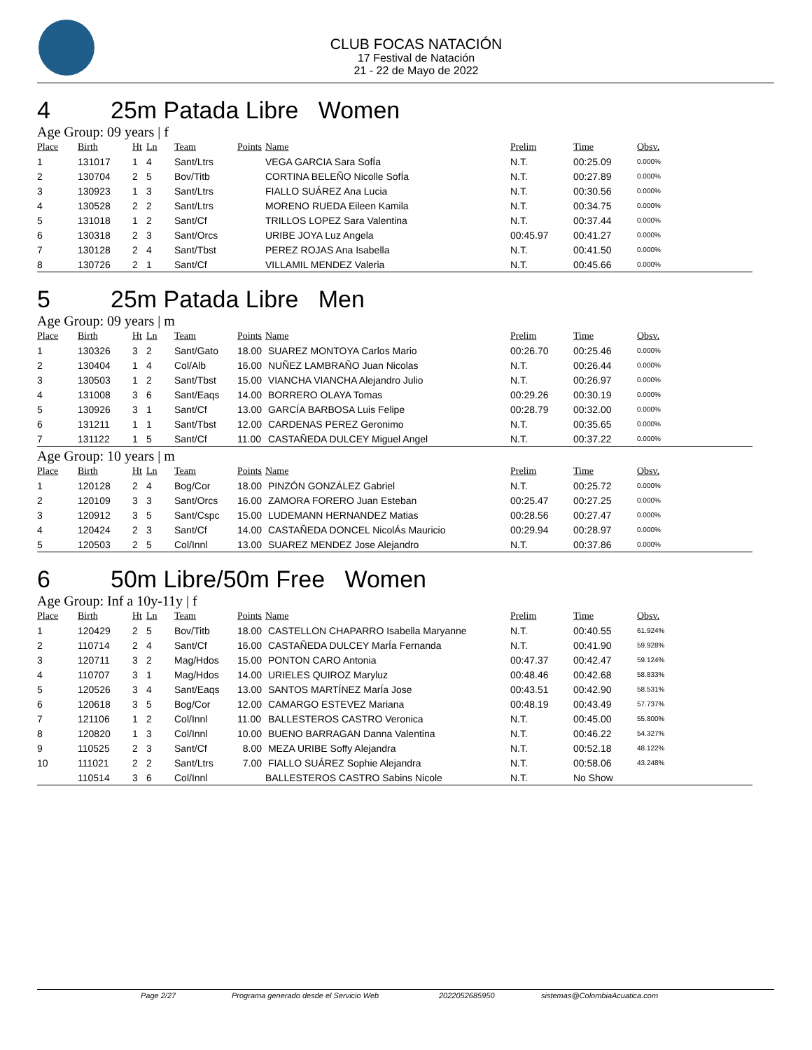CLUB FOCAS NATACIÓN
17 Festival de Natación
21 - 22 de Mayo de 2022
4 25m Patada Libre Women
Age Group: 09 years | f
| Place | Birth | Ht | Ln | Team | Points | Name | Prelim | Time | Obsv. |
| --- | --- | --- | --- | --- | --- | --- | --- | --- | --- |
| 1 | 131017 | 1 | 4 | Sant/Ltrs | | VEGA GARCIA Sara SofÍa | N.T. | 00:25.09 | 0.000% |
| 2 | 130704 | 2 | 5 | Bov/Titb | | CORTINA BELEÑO Nicolle SofÍa | N.T. | 00:27.89 | 0.000% |
| 3 | 130923 | 1 | 3 | Sant/Ltrs | | FIALLO SUÁREZ Ana Lucia | N.T. | 00:30.56 | 0.000% |
| 4 | 130528 | 2 | 2 | Sant/Ltrs | | MORENO RUEDA Eileen Kamila | N.T. | 00:34.75 | 0.000% |
| 5 | 131018 | 1 | 2 | Sant/Cf | | TRILLOS LOPEZ Sara Valentina | N.T. | 00:37.44 | 0.000% |
| 6 | 130318 | 2 | 3 | Sant/Orcs | | URIBE JOYA Luz Angela | 00:45.97 | 00:41.27 | 0.000% |
| 7 | 130128 | 2 | 4 | Sant/Tbst | | PEREZ ROJAS Ana Isabella | N.T. | 00:41.50 | 0.000% |
| 8 | 130726 | 2 | 1 | Sant/Cf | | VILLAMIL MENDEZ Valeria | N.T. | 00:45.66 | 0.000% |
5 25m Patada Libre Men
Age Group: 09 years | m
| Place | Birth | Ht | Ln | Team | Points | Name | Prelim | Time | Obsv. |
| --- | --- | --- | --- | --- | --- | --- | --- | --- | --- |
| 1 | 130326 | 3 | 2 | Sant/Gato | 18.00 | SUAREZ MONTOYA Carlos Mario | 00:26.70 | 00:25.46 | 0.000% |
| 2 | 130404 | 1 | 4 | Col/Alb | 16.00 | NUÑEZ LAMBRAÑO Juan Nicolas | N.T. | 00:26.44 | 0.000% |
| 3 | 130503 | 1 | 2 | Sant/Tbst | 15.00 | VIANCHA VIANCHA Alejandro Julio | N.T. | 00:26.97 | 0.000% |
| 4 | 131008 | 3 | 6 | Sant/Eaqs | 14.00 | BORRERO OLAYA Tomas | 00:29.26 | 00:30.19 | 0.000% |
| 5 | 130926 | 3 | 1 | Sant/Cf | 13.00 | GARCÍA BARBOSA Luis Felipe | 00:28.79 | 00:32.00 | 0.000% |
| 6 | 131211 | 1 | 1 | Sant/Tbst | 12.00 | CARDENAS PEREZ Geronimo | N.T. | 00:35.65 | 0.000% |
| 7 | 131122 | 1 | 5 | Sant/Cf | 11.00 | CASTAÑEDA DULCEY Miguel Angel | N.T. | 00:37.22 | 0.000% |
Age Group: 10 years | m
| Place | Birth | Ht | Ln | Team | Points | Name | Prelim | Time | Obsv. |
| --- | --- | --- | --- | --- | --- | --- | --- | --- | --- |
| 1 | 120128 | 2 | 4 | Bog/Cor | 18.00 | PINZÓN GONZÁLEZ Gabriel | N.T. | 00:25.72 | 0.000% |
| 2 | 120109 | 3 | 3 | Sant/Orcs | 16.00 | ZAMORA FORERO Juan Esteban | 00:25.47 | 00:27.25 | 0.000% |
| 3 | 120912 | 3 | 5 | Sant/Cspc | 15.00 | LUDEMANN HERNANDEZ Matias | 00:28.56 | 00:27.47 | 0.000% |
| 4 | 120424 | 2 | 3 | Sant/Cf | 14.00 | CASTAÑEDA DONCEL NicolÁs Mauricio | 00:29.94 | 00:28.97 | 0.000% |
| 5 | 120503 | 2 | 5 | Col/Innl | 13.00 | SUAREZ MENDEZ Jose Alejandro | N.T. | 00:37.86 | 0.000% |
6 50m Libre/50m Free Women
Age Group: Inf a 10y-11y | f
| Place | Birth | Ht | Ln | Team | Points | Name | Prelim | Time | Obsv. |
| --- | --- | --- | --- | --- | --- | --- | --- | --- | --- |
| 1 | 120429 | 2 | 5 | Bov/Titb | 18.00 | CASTELLON CHAPARRO Isabella Maryanne | N.T. | 00:40.55 | 61.924% |
| 2 | 110714 | 2 | 4 | Sant/Cf | 16.00 | CASTAÑEDA DULCEY MarÍa Fernanda | N.T. | 00:41.90 | 59.928% |
| 3 | 120711 | 3 | 2 | Mag/Hdos | 15.00 | PONTON CARO Antonia | 00:47.37 | 00:42.47 | 59.124% |
| 4 | 110707 | 3 | 1 | Mag/Hdos | 14.00 | URIELES QUIROZ Maryluz | 00:48.46 | 00:42.68 | 58.833% |
| 5 | 120526 | 3 | 4 | Sant/Eaqs | 13.00 | SANTOS MARTÍNEZ MarÍa Jose | 00:43.51 | 00:42.90 | 58.531% |
| 6 | 120618 | 3 | 5 | Bog/Cor | 12.00 | CAMARGO ESTEVEZ Mariana | 00:48.19 | 00:43.49 | 57.737% |
| 7 | 121106 | 1 | 2 | Col/Innl | 11.00 | BALLESTEROS CASTRO Veronica | N.T. | 00:45.00 | 55.800% |
| 8 | 120820 | 1 | 3 | Col/Innl | 10.00 | BUENO BARRAGAN Danna Valentina | N.T. | 00:46.22 | 54.327% |
| 9 | 110525 | 2 | 3 | Sant/Cf | 8.00 | MEZA URIBE Soffy Alejandra | N.T. | 00:52.18 | 48.122% |
| 10 | 111021 | 2 | 2 | Sant/Ltrs | 7.00 | FIALLO SUÁREZ Sophie Alejandra | N.T. | 00:58.06 | 43.248% |
| | 110514 | 3 | 6 | Col/Innl | | BALLESTEROS CASTRO Sabins Nicole | N.T. | No Show | |
Page 2/27 Programa generado desde el Servicio Web 2022052685950 sistemas@ColombiaAcuatica.com